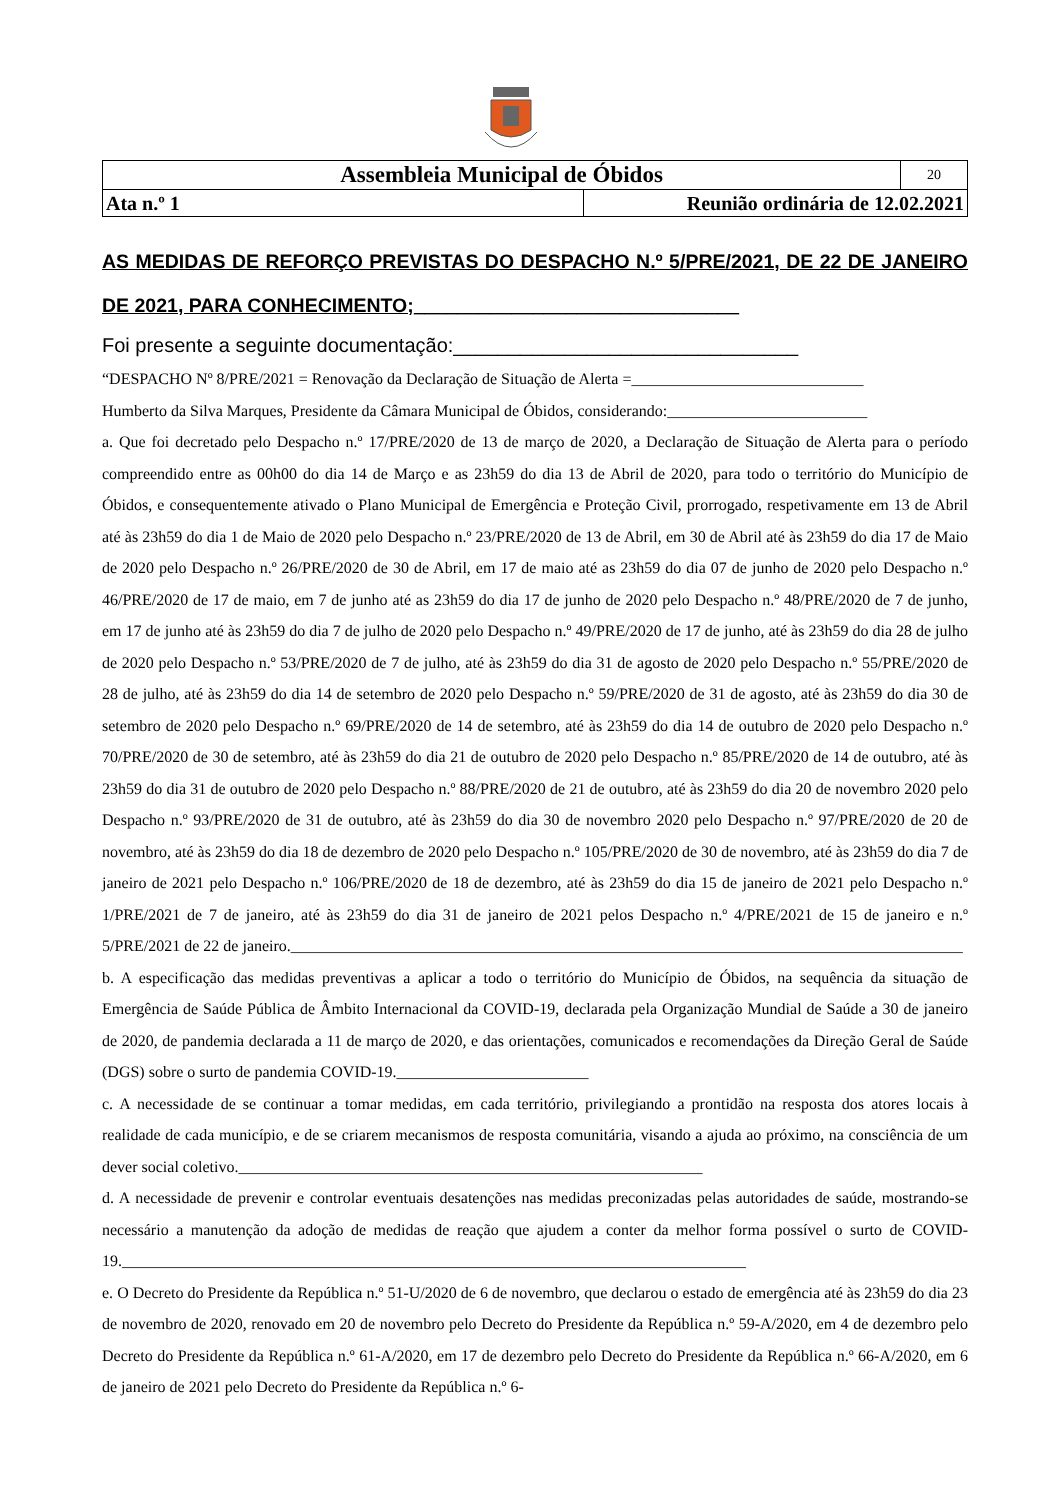| Assembleia Municipal de Óbidos | | 20 |
| Ata n.º 1 | Reunião ordinária de 12.02.2021 | |
AS MEDIDAS DE REFORÇO PREVISTAS DO DESPACHO N.º 5/PRE/2021, DE 22 DE JANEIRO DE 2021, PARA CONHECIMENTO;______________________________
Foi presente a seguinte documentação:_______________________________
“DESPACHO Nº 8/PRE/2021 = Renovação da Declaração de Situação de Alerta =_____________________________
Humberto da Silva Marques, Presidente da Câmara Municipal de Óbidos, considerando:_________________________
a. Que foi decretado pelo Despacho n.º 17/PRE/2020 de 13 de março de 2020, a Declaração de Situação de Alerta para o período compreendido entre as 00h00 do dia 14 de Março e as 23h59 do dia 13 de Abril de 2020, para todo o território do Município de Óbidos, e consequentemente ativado o Plano Municipal de Emergência e Proteção Civil, prorrogado, respetivamente em 13 de Abril até às 23h59 do dia 1 de Maio de 2020 pelo Despacho n.º 23/PRE/2020 de 13 de Abril, em 30 de Abril até às 23h59 do dia 17 de Maio de 2020 pelo Despacho n.º 26/PRE/2020 de 30 de Abril, em 17 de maio até as 23h59 do dia 07 de junho de 2020 pelo Despacho n.º 46/PRE/2020 de 17 de maio, em 7 de junho até as 23h59 do dia 17 de junho de 2020 pelo Despacho n.º 48/PRE/2020 de 7 de junho, em 17 de junho até às 23h59 do dia 7 de julho de 2020 pelo Despacho n.º 49/PRE/2020 de 17 de junho, até às 23h59 do dia 28 de julho de 2020 pelo Despacho n.º 53/PRE/2020 de 7 de julho, até às 23h59 do dia 31 de agosto de 2020 pelo Despacho n.º 55/PRE/2020 de 28 de julho, até às 23h59 do dia 14 de setembro de 2020 pelo Despacho n.º 59/PRE/2020 de 31 de agosto, até às 23h59 do dia 30 de setembro de 2020 pelo Despacho n.º 69/PRE/2020 de 14 de setembro, até às 23h59 do dia 14 de outubro de 2020 pelo Despacho n.º 70/PRE/2020 de 30 de setembro, até às 23h59 do dia 21 de outubro de 2020 pelo Despacho n.º 85/PRE/2020 de 14 de outubro, até às 23h59 do dia 31 de outubro de 2020 pelo Despacho n.º 88/PRE/2020 de 21 de outubro, até às 23h59 do dia 20 de novembro 2020 pelo Despacho n.º 93/PRE/2020 de 31 de outubro, até às 23h59 do dia 30 de novembro 2020 pelo Despacho n.º 97/PRE/2020 de 20 de novembro, até às 23h59 do dia 18 de dezembro de 2020 pelo Despacho n.º 105/PRE/2020 de 30 de novembro, até às 23h59 do dia 7 de janeiro de 2021 pelo Despacho n.º 106/PRE/2020 de 18 de dezembro, até às 23h59 do dia 15 de janeiro de 2021 pelo Despacho n.º 1/PRE/2021 de 7 de janeiro, até às 23h59 do dia 31 de janeiro de 2021 pelos Despacho n.º 4/PRE/2021 de 15 de janeiro e n.º 5/PRE/2021 de 22 de janeiro.____________________________________________________________________________________
b. A especificação das medidas preventivas a aplicar a todo o território do Município de Óbidos, na sequência da situação de Emergência de Saúde Pública de Âmbito Internacional da COVID-19, declarada pela Organização Mundial de Saúde a 30 de janeiro de 2020, de pandemia declarada a 11 de março de 2020, e das orientações, comunicados e recomendações da Direção Geral de Saúde (DGS) sobre o surto de pandemia COVID-19.________________________
c. A necessidade de se continuar a tomar medidas, em cada território, privilegiando a prontidão na resposta dos atores locais à realidade de cada município, e de se criarem mecanismos de resposta comunitária, visando a ajuda ao próximo, na consciência de um dever social coletivo.__________________________________________________________
d. A necessidade de prevenir e controlar eventuais desatenções nas medidas preconizadas pelas autoridades de saúde, mostrando-se necessário a manutenção da adoção de medidas de reação que ajudem a conter da melhor forma possível o surto de COVID-19.______________________________________________________________________________
e. O Decreto do Presidente da República n.º 51-U/2020 de 6 de novembro, que declarou o estado de emergência até às 23h59 do dia 23 de novembro de 2020, renovado em 20 de novembro pelo Decreto do Presidente da República n.º 59-A/2020, em 4 de dezembro pelo Decreto do Presidente da República n.º 61-A/2020, em 17 de dezembro pelo Decreto do Presidente da República n.º 66-A/2020, em 6 de janeiro de 2021 pelo Decreto do Presidente da República n.º 6-